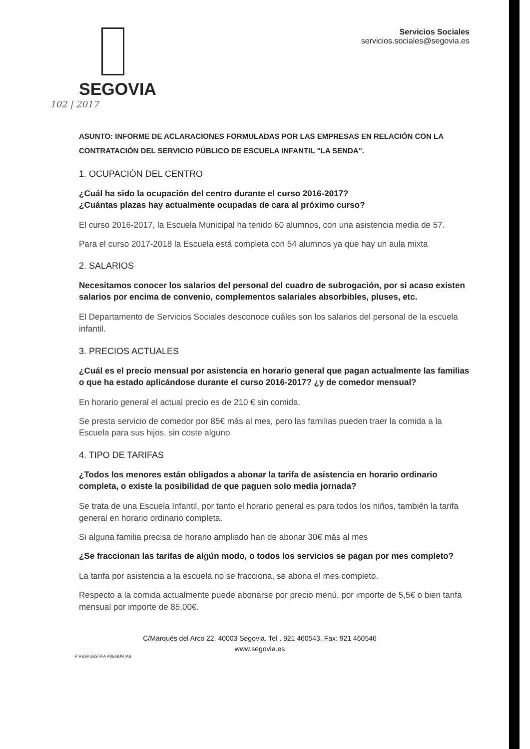SEGOVIA
Servicios Sociales
servicios.sociales@segovia.es
102 | 2017
ASUNTO: INFORME DE ACLARACIONES FORMULADAS POR LAS EMPRESAS EN RELACIÓN CON LA CONTRATACIÓN DEL SERVICIO PÚBLICO DE ESCUELA INFANTIL "LA SENDA".
1. OCUPACIÓN DEL CENTRO
¿Cuál ha sido la ocupación del centro durante el curso 2016-2017?
¿Cuántas plazas hay actualmente ocupadas de cara al próximo curso?
El curso 2016-2017, la Escuela Municipal ha tenido 60 alumnos, con una asistencia media de 57.
Para el curso 2017-2018 la Escuela está completa con 54 alumnos ya que hay un aula mixta
2. SALARIOS
Necesitamos conocer los salarios del personal del cuadro de subrogación, por si acaso existen salarios por encima de convenio, complementos salariales absorbibles, pluses, etc.
El Departamento de Servicios Sociales desconoce cuáles son los salarios del personal de la escuela infantil.
3. PRECIOS ACTUALES
¿Cuál es el precio mensual por asistencia en horario general que pagan actualmente las familias o que ha estado aplicándose durante el curso 2016-2017? ¿y de comedor mensual?
En horario general el actual precio es de 210 € sin comida.
Se presta servicio de comedor por 85€ más al mes, pero las familias pueden traer la comida a la Escuela para sus hijos, sin coste alguno
4. TIPO DE TARIFAS
¿Todos los menores están obligados a abonar la tarifa de asistencia en horario ordinario completa, o existe la posibilidad de que paguen solo media jornada?
Se trata de una Escuela Infantil, por tanto el horario general es para todos los niños, también la tarifa general en horario ordinario completa.
Si alguna familia precisa de horario ampliado han de abonar 30€ más al mes
¿Se fraccionan las tarifas de algún modo, o todos los servicios se pagan por mes completo?
La tarifa por asistencia a la escuela no se fracciona, se abona el mes completo.
Respecto a la comida actualmente puede abonarse por precio menú, por importe de 5,5€ o bien tarifa mensual por importe de 85,00€.
C/Marqués del Arco 22, 40003 Segovia. Tel . 921 460543. Fax: 921 460546
www.segovia.es
P RESPUESTA A PREGUNTAS